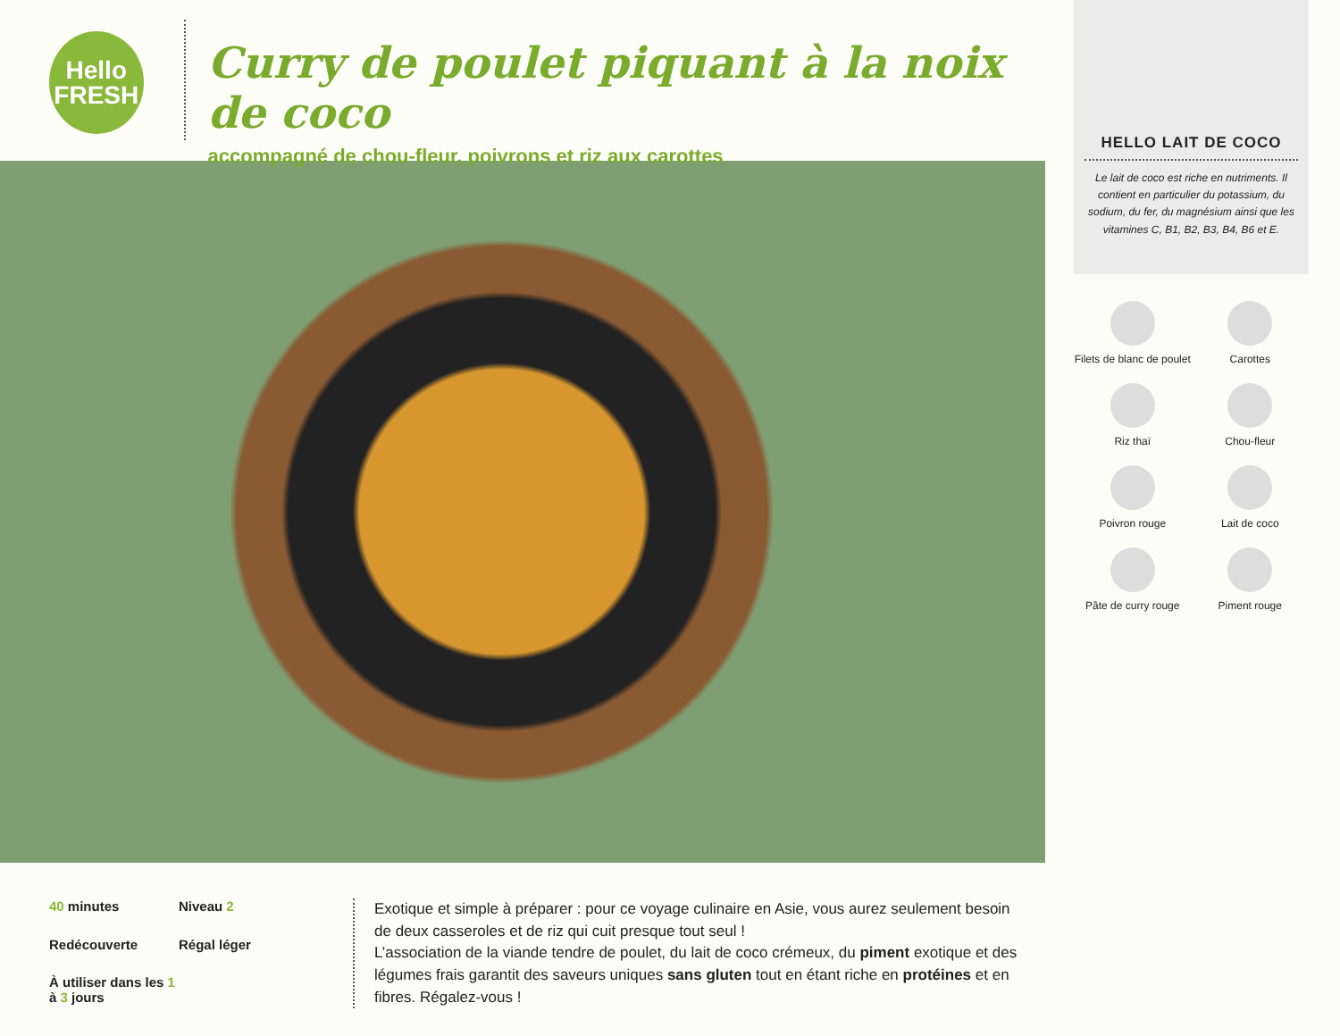Hello
FRESH
Curry de poulet piquant à la noix de coco
accompagné de chou-fleur, poivrons et riz aux carottes
40 minutes
Niveau 2
Redécouverte
Régal léger
À utiliser dans les 1 à 3 jours
Exotique et simple à préparer : pour ce voyage culinaire en Asie, vous aurez seulement besoin de deux casseroles et de riz qui cuit presque tout seul !
L’association de la viande tendre de poulet, du lait de coco crémeux, du piment exotique et des légumes frais garantit des saveurs uniques sans gluten tout en étant riche en protéines et en fibres. Régalez-vous !
HELLO LAIT DE COCO
Le lait de coco est riche en nutriments. Il contient en particulier du potassium, du sodium, du fer, du magnésium ainsi que les vitamines C, B1, B2, B3, B4, B6 et E.
Filets de blanc de poulet
Carottes
Riz thaï
Chou-fleur
Poivron rouge
Lait de coco
Pâte de curry rouge
Piment rouge